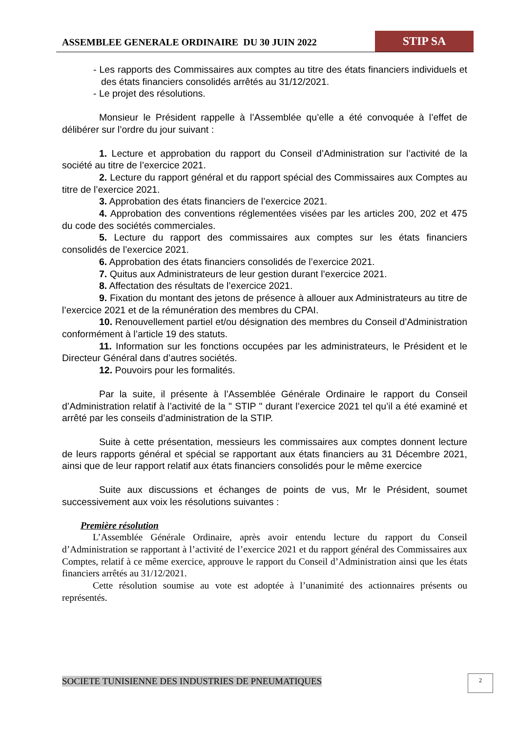ASSEMBLEE GENERALE ORDINAIRE DU 30 JUIN 2022
STIP SA
- Les rapports des Commissaires aux comptes au titre des états financiers individuels et des états financiers consolidés arrêtés au 31/12/2021.
- Le projet des résolutions.
Monsieur le Président rappelle à l’Assemblée qu’elle a été convoquée à l’effet de délibérer sur l’ordre du jour suivant :
1. Lecture et approbation du rapport du Conseil d’Administration sur l’activité de la société au titre de l’exercice 2021.
2. Lecture du rapport général et du rapport spécial des Commissaires aux Comptes au titre de l’exercice 2021.
3. Approbation des états financiers de l’exercice 2021.
4. Approbation des conventions réglementées visées par les articles 200, 202 et 475 du code des sociétés commerciales.
5. Lecture du rapport des commissaires aux comptes sur les états financiers consolidés de l’exercice 2021.
6. Approbation des états financiers consolidés de l’exercice 2021.
7. Quitus aux Administrateurs de leur gestion durant l’exercice 2021.
8. Affectation des résultats de l’exercice 2021.
9. Fixation du montant des jetons de présence à allouer aux Administrateurs au titre de l’exercice 2021 et de la rémunération des membres du CPAI.
10. Renouvellement partiel et/ou désignation des membres du Conseil d’Administration conformément à l’article 19 des statuts.
11. Information sur les fonctions occupées par les administrateurs, le Président et le Directeur Général dans d’autres sociétés.
12. Pouvoirs pour les formalités.
Par la suite, il présente à l’Assemblée Générale Ordinaire le rapport du Conseil d’Administration relatif à l’activité de la " STIP " durant l’exercice 2021 tel qu’il a été examiné et arrêté par les conseils d’administration de la STIP.
Suite à cette présentation, messieurs les commissaires aux comptes donnent lecture de leurs rapports général et spécial se rapportant aux états financiers au 31 Décembre 2021, ainsi que de leur rapport relatif aux états financiers consolidés pour le même exercice
Suite aux discussions et échanges de points de vus, Mr le Président, soumet successivement aux voix les résolutions suivantes :
Première résolution
L’Assemblée Générale Ordinaire, après avoir entendu lecture du rapport du Conseil d’Administration se rapportant à l’activité de l’exercice 2021 et du rapport général des Commissaires aux Comptes, relatif à ce même exercice, approuve le rapport du Conseil d’Administration ainsi que les états financiers arrêtés au 31/12/2021.
Cette résolution soumise au vote est adoptée à l’unanimité des actionnaires présents ou représentés.
SOCIETE TUNISIENNE DES INDUSTRIES DE PNEUMATIQUES
2